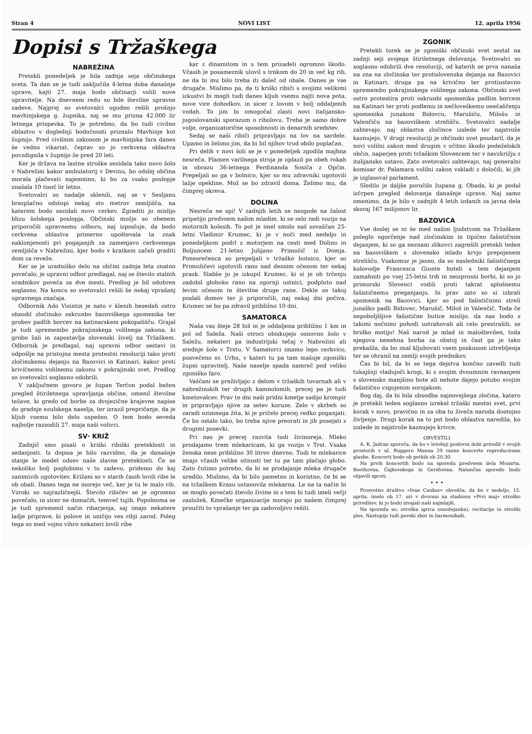Stran 4 NOVI LIST 12. aprila 1956
Dopisi s Tržaškega
NABREŽINA
Pretekli ponedeljek je bila zadnja seja občinskega sveta. Ta dan se je tudi zaključila 4-letna doba današnje uprave, kajti 27. maja bodo občinarji volili nove upravitelje. Na dnevnem redu so bile številne upravne zadeve. Najprej so svetovalci ugodno rešili prošnjo mavhinjskega g. župnika, naj se mu prizna 42.000 lir letnega prispevka. To je potrebno, da bo tudi civilno oblastvo v doglednji bodočnosti priznalo Mavhinje kot župnijo. Pred civilnim zakonom je mavhinjska fara danes še vedno vikariat, čeprav so jo cerkvena oblastva povzdignila v župnijo že pred 20 leti.
Ker je država na lastne stroške sezidala tako novo šolo v Nabrežini kakor ambulatorij v Devinu, bo odslej občina morala plačevati najemnino, ki bo za vsako poslopje znašala 10 tisoč lir letno.
Svetovalci so nadalje sklenili, naj se v Sesljanu brezplačno odstopi nekaj sto metrov zemljišča, na katerem bodo sezidali novo cerkev. Zgraditi jo mislijo blizu šolskega poslopja. Občinski možje so obenem priporočili upravnemu odboru, naj izposluje, da bodo cerkvena oblastva primerno upoštevala ta znak naklonjenosti pri pogajanjih za zamenjavo cerkvenega zemljišča v Nabrežini, kjer bodo v kratkem začeli graditi dom za reveže.
Ker se je uradniško delo na občini zadnja leta znatno povečalo, je upravni odbor predlagal, naj se število stalnih uradnikov poveča za dve mesti. Predlog je bil odobren soglasno. Na koncu so svetovalci rešili še nekaj vprašanj upravnega značaja.
Odbornik Ado Visintin je nato v klenih besedah ostro obsodil zločinsko oskrunbo bazoviškega spomenika ter grobov padlih borcev na katinarskem pokopališču. Grajal je tudi spremembo pokrajinskega volilnega zakona, ki grobo žali in zapostavlja slovenski živelj na Tržaškem. Odbornik je predlagal, naj upravni odbor sestavi in odpošlje na pristojna mesta protestni resoluciji tako proti zločinskemu dejanju na Bazovici in Katinari, kakor proti krivičnemu volilnemu zakonu v pokrajinski svet. Predlog so svetovalci soglasno odobrili.
V zaključnem govoru je župan Terčon podal bežen pregled štiriletnega upravljanja občine, omenil številne težave, ki gredo od borbe za dvojezične krajevne napise do gradnje ezulskega naselja, ter izrazil prepričanje, da je kljub vsemu bilo delo uspešno. O tem bodo seveda najbolje razsodili 27. maja naši volivci.
SV· KRIŽ
Zadnjič smo pisali o kriški ribiški preteklosti in sedanjosti. Iz dopisa je bilo razvidno, da je današnje stanje le medel odsev naše slavne preteklosti. Če se nekoliko bolj poglobimo v to zadevo, pridemo do kaj zanimivih ugotovitev. Križani so v starih časih lovili ribe le ob obali. Danes tega ne morejo več, ker je tu le malo rib. Vzroki so najrazličnejši. Število ribičev se je ogromno povečalo, in sicer ne domačih, temveč tujih. Popolnoma se je tudi spremenil način ribarjenja, saj imajo nekatere ladje pripravе, ki polove in uničijo ves ribji zarod. Poleg tega so med vojno vihro nekateri lovili ribe
kar z dinamitom in s tem prizadeli ogromno škodo. Včasih je posameznik ulovil s trnkom do 20 in več kg rib, ne da bi mu bilo treba iti daleč od obale. Danes je vse drugače. Mislimo pa, da ti kriški ribiči s svojimi velikimi izkustvi bi mogli tudi danes kljub vsemu najti nova pota, nove vire dohodkov, in sicer z lovom v bolj oddaljenih vodah. To jim bi omogočal zlasti novi italijansko-jugoslovanski sporazum o ribolovu. Treba je samo dobre volje, organizatorične sposobnosti in denarnih sredstev.
Sedaj se naši ribiči pripravljajo na lov na sardele. Upamo in želimo jim, da bi bil njihov trud obilo poplačan.
Pri delih v novi šoli se je v ponedeljek zgodila majhna nesreča. Plamen varilnega stroja je oplazil po obeh rokah in obrazu 36-letnega Ferdinanda Sosiča z Opčin. Prepeljali so ga v bolnico, kjer so mu zdravniki ugotovili lažje opekline. Mož se bo zdravil doma. Želimo mu, da čimprej okreva.
DOLINA
Nesreča ne spi! V zadnjih letih se nezgode na žalost pripetijo predvsem našim mladim, ki se zelo radi vozijo na motornih kolesih. To pot je imel smolo naš sovaščan 25-letni Vladimir Krumec, ki je v noči med nedeljo in ponedeljkom podrl z motorjem na cesti med Dolino in Boljuncem 21-letno Julijano Primožič iz Domja. Ponesrečenca so prepeljali v tržaško bolnico, kjer so Primožičevi ugotovili rano nad desnim očesom ter nekaj prask. Slabše jo je izkupil Krumec, ki si je ob trčenju zadobil globoko rano na zgornji ustnici, podpluto nad levim očesom in številne druge rane. Dekle so takoj poslali domov ter ji priporočili, naj nekaj dni počiva. Krumec se bo pa zdravil približno 10 dni.
SAMATORCA
Naša vas šteje 28 hiš in je oddaljena približno 1 km in pol od Saleža. Naši otroci obiskujejo osnovno šolo v Saležu, nekateri pa industrijski tečaj v Nabrežini ali srednje šole v Trstu. V Samatorci imamo lepo cerkvico, posvečeno sv. Urhu, v kateri tu pa tam mašuje zgoniški župni upravitelj. Naše naselje spada namreč pod veliko zgoniško faro.
Vaščani se preživljajo z delom v tržaških tovarnah ali v nabrežinskih ter drugih kamnolomih, precej pa je tudi kmetovalcev. Prav te dni naši pridni kmetje sadijo krompir in pripravljajo njive za setev koruze. Zelo v skrbeh so zaradi ozimnega žita, ki je pričelo precej redko poganjati. Če bo ostalo tako, bo treba njive preorati in jih posejati z drugimi posevki.
Pri nas je precej razvita tudi živinoreja. Mleko prodajamo trem mlekaricam, ki ga vozijo v Trst. Vsaka ženska nese približno 30 litrov dnevno. Tudi te mlekarice imajo včasih velike sitnosti ter tu pa tam plačajo globo. Zato čutimo potrebo, da bi se prodajanje mleka drugače uredilo. Mislimo, da bi bilo pametno in koristno, če bi se na tržaškem Krasu ustanovila mlekarna. Le na ta način bi se moglo povečati število živine in s tem bi tudi imeli večji zaslužek. Kmečke organizacije morajo po našem čimprej proučiti to vprašanje ter ga zadovoljivo rešiti.
ZGONIK
Pretekli torek se je zgoniški občinski svet sestal na zadnji seji svojega štiriletnega delovanja. Svetovalci so soglasno odobrili dve resoluciji, od katerih se prva nanaša na zna na zločinska ter protislovenska dejanja na Bazovici in Katinari, druga pa na krivično ter protiustavno spremembo pokrajinskega volilnega zakona. Občinski svet ostro protestira proti oskrunbi spomenika padlim borcem na Katinari ter proti podlemu in nečloveškemu onečaščenju spomenika junakom Bidovcu, Marušiču, Milošu in Valenčiču na bazoviškem strelišču. Svetovalci nadalje zahtevajo, naj oblastva zločince izslede ter najstrože kaznujejo. V drugi resoluciji je občinski svet poudaril, da je novi volilni zakon med drugim v očitno škodo podeželskih občin, naperjen proti tržaškim Slovencem ter v navzkrižju z italijansko ustavo. Zato svetovalci zahtevajo, naj generalni komisar dr. Palamara volilni zakon vskladi z določili, ki jih je izglasoval parlament.
Sledilo je daljše poročilo župana g. Obada, ki je podal izčrpen pregled delovanja današnje uprave. Naj samo omenimo, da je bilo v zadnjih 4 letih izdanih za javna dela skoraj 167 milijonov lir.
BAZOVICA
Vse doslej se ni še med našim ljudstvom na Tržaškem poleglo ogorčenje nad zločinskim in tipično fašističnim dejanjem, ki so ga neznani zlikovci zagrešili pretekli teden na bazoviškem s slovensko mlado krvjo prepojenem strelišču. Vsakomur je jasno, da so nasledniki fašističnega kolovodje Francesca Giunte hoteli s tem dejanjem zamahniti po vsej 25-letni trdi in neizprosni borbi, ki so jo primorski Slovenci vodili proti takrat splošnemu fašističnemu preganjanju. In prav zato so si izbrali spomenik na Bazovici, kjer so pod fašističnimi streli junaško padli Bidovec, Marušič, Miloš in Valenčič. Toda če nepoboljšljive fašistične butice mislijo, da nas bodo s takimi nočnimi pohodi ustrahovali ali celo prestrašili, se bridko motijo! Naš narod je mlad in maloštevilen, toda njegova nenehna borba za obstoj in čast ga je tako prekalila, da bo znal kljubovati vsem poskusom iztrebljenja ter se ohranil na zemlji svojih prednikov.
Čas bi bil, da bi se tega dejstva končno zavedli tudi tukajšnji vladujoči krogi, ki s svojim dvoumnim ravnanjem s slovensko manjšino hote ali nehote dajejo potubo svojim fašistično vzgojenim sorojakom.
Bog daj, da bi bila obsodba najnovejšega zločina, katero je pretekli teden soglasno izrekel tržaški mestni svet, prvi korak v novo, pravično in za oba tu živeča naroda dostojno življenje. Drugi korak na to pot bodo oblastva naredila, ko izslede in najstrože kaznujejo krivce.
OBVESTILI
A. K. Jadran sporoča, da bo v letošnji poslovni dobi priredil v svojih prostorih v ul. Ruggero Manna 29 razne koncerte reproducirane glasbe. Koncerti bodo ob petkih ob 20.30.
Na prvih koncertih bodo na sporedu predvsem dela Mozarta, Beethovna, Čajkovskega in Gershwina. Natančne sporede bodo objavili sproti.
• • •
Prosvetno društvo »Ivan Cankar« obvešča, da bo v nedeljo, 15. aprila, imelo ob 17. uri v dvorani na stadionu »Prvi maj« otroško prireditev, ki jo bodo izvajali naši najmlajši.
Na sporedu so: otroška igrica (enodejanka), recitacije in otroški ples. Nastopijo tudi pevski zbor in harmonikaši.